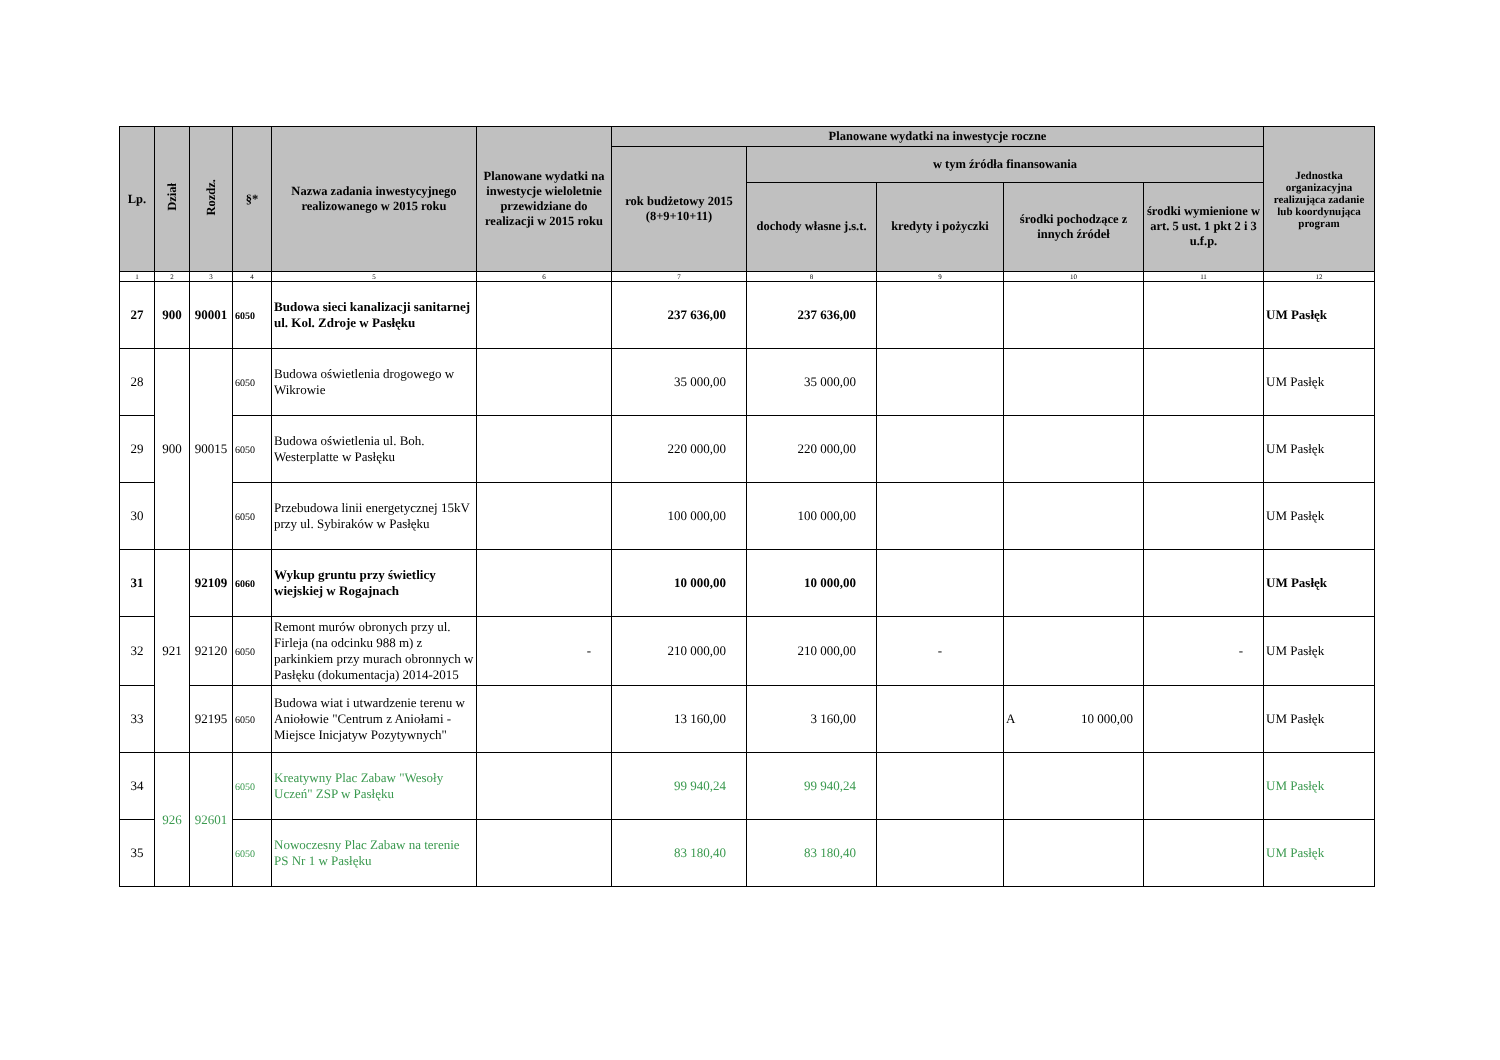| Lp. | Dział | Rozdz. | §* | Nazwa zadania inwestycyjnego realizowanego w 2015 roku | Planowane wydatki na inwestycje wieloletnie przewidziane do realizacji w 2015 roku | Planowane wydatki na inwestycje roczne | | | | | Jednostka organizacyjna realizująca zadanie lub koordynująca program |
| --- | --- | --- | --- | --- | --- | --- | --- | --- | --- | --- | --- |
| | | | | | | rok budżetowy 2015 (8+9+10+11) | w tym źródła finansowania | | | | |
| | | | | | | | dochody własne j.s.t. | kredyty i pożyczki | środki pochodzące z innych źródeł | środki wymienione w art. 5 ust. 1 pkt 2 i 3 u.f.p. | |
| 1 | 2 | 3 | 4 | 5 | 6 | 7 | 8 | 9 | 10 | 11 | 12 |
| 27 | 900 | 90001 | 6050 | Budowa sieci kanalizacji sanitarnej ul. Kol. Zdroje w Pasłęku | | 237 636,00 | 237 636,00 | | | | UM Pasłęk |
| 28 | 900 | 90015 | 6050 | Budowa oświetlenia drogowego w Wikrowie | | 35 000,00 | 35 000,00 | | | | UM Pasłęk |
| 29 | | | 6050 | Budowa oświetlenia ul. Boh. Westerplatte w Pasłęku | | 220 000,00 | 220 000,00 | | | | UM Pasłęk |
| 30 | | | 6050 | Przebudowa linii energetycznej 15kV przy ul. Sybiraków w Pasłęku | | 100 000,00 | 100 000,00 | | | | UM Pasłęk |
| 31 | 921 | 92109 | 6060 | Wykup gruntu przy świetlicy wiejskiej w Rogajnach | | 10 000,00 | 10 000,00 | | | | UM Pasłęk |
| 32 | | 92120 | 6050 | Remont murów obronych przy ul. Firleja (na odcinku 988 m) z parkinkiem przy murach obronnych w Pasłęku (dokumentacja) 2014-2015 | - | 210 000,00 | 210 000,00 | - | | - | UM Pasłęk |
| 33 | | 92195 | 6050 | Budowa wiat i utwardzenie terenu w Aniołowie "Centrum z Aniołami - Miejsce Inicjatyw Pozytywnych" | | 13 160,00 | 3 160,00 | | A 10 000,00 | | UM Pasłęk |
| 34 | 926 | 92601 | 6050 | Kreatywny Plac Zabaw "Wesoły Uczeń" ZSP w Pasłęku | | 99 940,24 | 99 940,24 | | | | UM Pasłęk |
| 35 | | | 6050 | Nowoczesny Plac Zabaw na terenie PS Nr 1 w Pasłęku | | 83 180,40 | 83 180,40 | | | | UM Pasłęk |